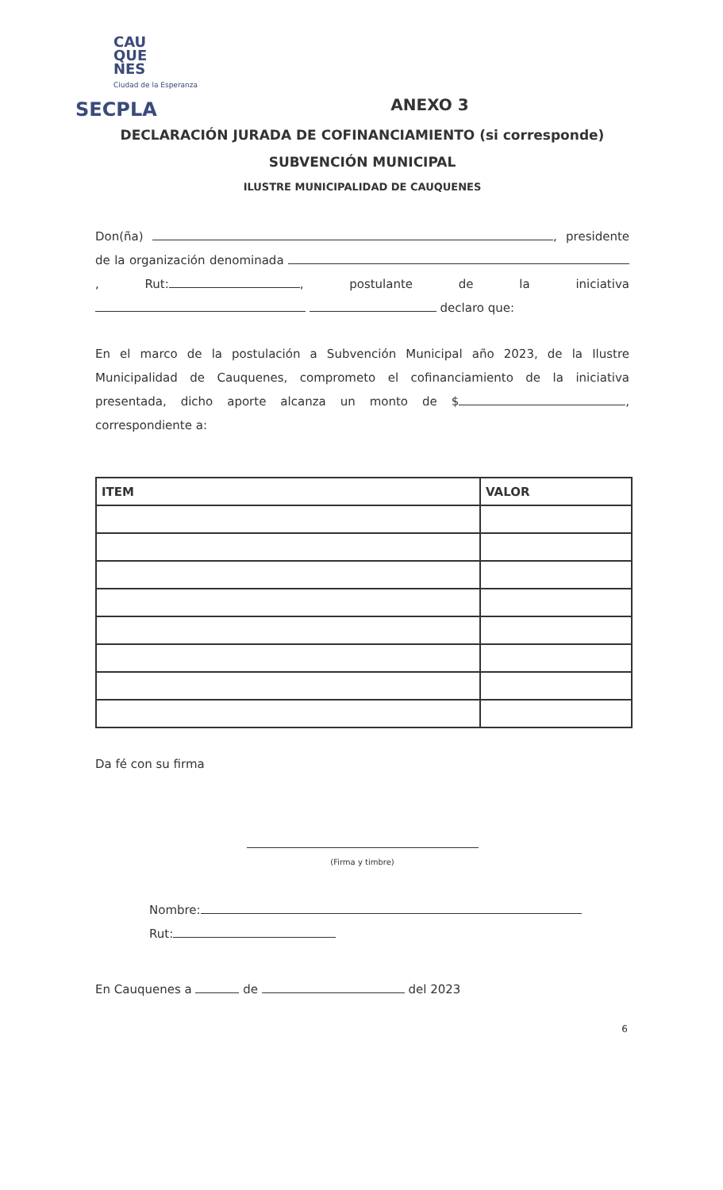CAU
QUE
NES
Ciudad de la Esperanza
SECPLA
ANEXO 3
DECLARACIÓN JURADA DE COFINANCIAMIENTO (si corresponde)
SUBVENCIÓN MUNICIPAL
ILUSTRE MUNICIPALIDAD DE CAUQUENES
Don(ña) , presidente de la organización denominada , Rut: , postulante de la iniciativa declaro que:
En el marco de la postulación a Subvención Municipal año 2023, de la Ilustre Municipalidad de Cauquenes, comprometo el cofinanciamiento de la iniciativa presentada, dicho aporte alcanza un monto de $ , correspondiente a:
| ITEM | VALOR |
| --- | --- |
Da fé con su firma
(Firma y timbre)
Nombre:
Rut:
En Cauquenes a de del 2023
6